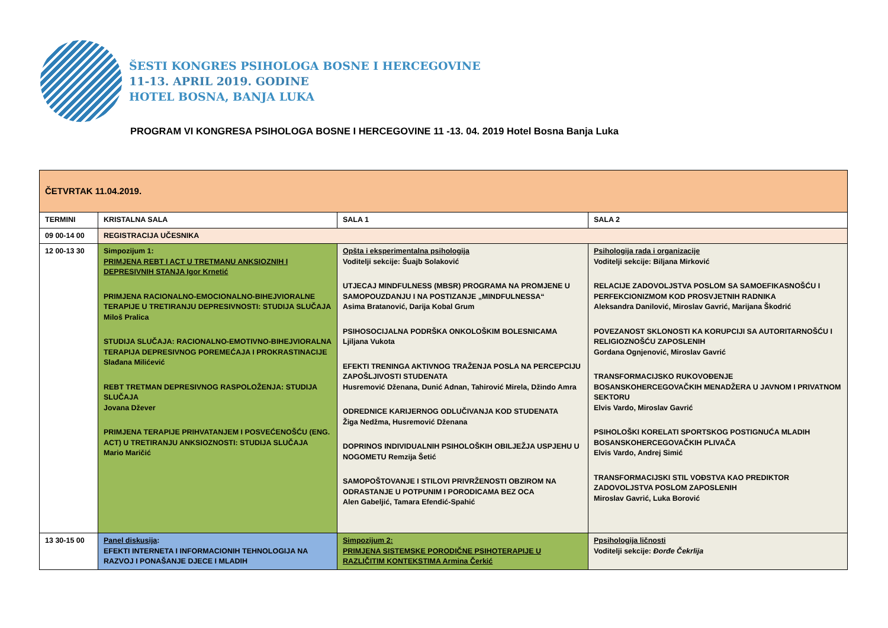ŠESTI KONGRES PSIHOLOGA BOSNE I HERCEGOVINE
11-13. APRIL 2019. GODINE
HOTEL BOSNA, BANJA LUKA
PROGRAM VI KONGRESA PSIHOLOGA BOSNE I HERCEGOVINE 11 -13. 04. 2019 Hotel Bosna Banja Luka
| ČETVRTAK 11.04.2019. | | | |
| TERMINI | KRISTALNA SALA | SALA 1 | SALA 2 |
| 09 00-14 00 | REGISTRACIJA UČESNIKA | | |
| 12 00-13 30 | Simpozijum 1: PRIMJENA REBT I ACT U TRETMANU ANKSIOZNIH I DEPRESIVNIH STANJA Igor Krnetić PRIMJENA RACIONALNO-EMOCIONALNO-BIHEJVIORALNE TERAPIJE U TRETIRANJU DEPRESIVNOSTI: STUDIJA SLUČAJA Miloš Pralica STUDIJA SLUČAJA: RACIONALNO-EMOTIVNO-BIHEJVIORALNA TERAPIJA DEPRESIVNOG POREMEĆAJA I PROKRASTINACIJE Slađana Milićević REBT TRETMAN DEPRESIVNOG RASPOLOŽENJA: STUDIJA SLUČAJA Jovana Džever PRIMJENA TERAPIJE PRIHVATANJEM I POSVEĆENOŠĆU (ENG. ACT) U TRETIRANJU ANKSIOZNOSTI: STUDIJA SLUČAJA Mario Maričić | Opšta i eksperimentalna psihologija Voditelji sekcije: Šuajb Solaković UTJECAJ MINDFULNESS (MBSR) PROGRAMA NA PROMJENE U SAMOPOUZDANJU I NA POSTIZANJE „MINDFULNESSA“ Asima Bratanović, Darija Kobal Grum PSIHOSOCIJALNA PODRŠKA ONKOLOŠKIM BOLESNICAMA Ljiljana Vukota EFEKTI TRENINGA AKTIVNOG TRAŽENJA POSLA NA PERCEPCIJU ZAPOŠLJIVOSTI STUDENATA Husremović Dženana, Dunić Adnan, Tahirović Mirela, Džindo Amra ODREDNICE KARIJERNOG ODLUČIVANJA KOD STUDENATA Žiga Nedžma, Husremović Dženana DOPRINOS INDIVIDUALNIH PSIHOLOŠKIH OBILJEŽJA USPJEHU U NOGOMETU Remzija Šetić SAMOPOŠTOVANJE I STILOVI PRIVRŽENOSTI OBZIROM NA ODRASTANJE U POTPUNIM I PORODICAMA BEZ OCA Alen Gabeljić, Tamara Efendić-Spahić | Psihologija rada i organizacije Voditelji sekcije: Biljana Mirković RELACIJE ZADOVOLJSTVA POSLOM SA SAMOEFIKASNOŠĆU I PERFEKCIONIZMOM KOD PROSVJETNIH RADNIKA Aleksandra Danilović, Miroslav Gavrić, Marijana Škodrić POVEZANOST SKLONOSTI KA KORUPCIJI SA AUTORITARNOŠĆU I RELIGIOZNOŠĆU ZAPOSLENIH Gordana Ognjenović, Miroslav Gavrić TRANSFORMACIJSKO RUKOVOĐENJE BOSANSKOHERCEGOVAČKIH MENADŽERA U JAVNOM I PRIVATNOM SEKTORU Elvis Vardo, Miroslav Gavrić PSIHOLOŠKI KORELATI SPORTSKOG POSTIGNUĆA MLADIH BOSANSKOHERCEGOVAČKIH PLIVAČA Elvis Vardo, Andrej Simić TRANSFORMACIJSKI STIL VOĐSTVA KAO PREDIKTOR ZADOVOLJSTVA POSLOM ZAPOSLENIH Miroslav Gavrić, Luka Borović |
| 13 30-15 00 | Panel diskusija : EFEKTI INTERNETA I INFORMACIONIH TEHNOLOGIJA NA RAZVOJ I PONAŠANJE DJECE I MLADIH | Simpozijum 2: PRIMJENA SISTEMSKE PORODIČNE PSIHOTERAPIJE U RAZLIČITIM KONTEKSTIMA Armina Čerkić | Ppsihologija ličnosti Voditelji sekcije: Đorđe Čekrlija |